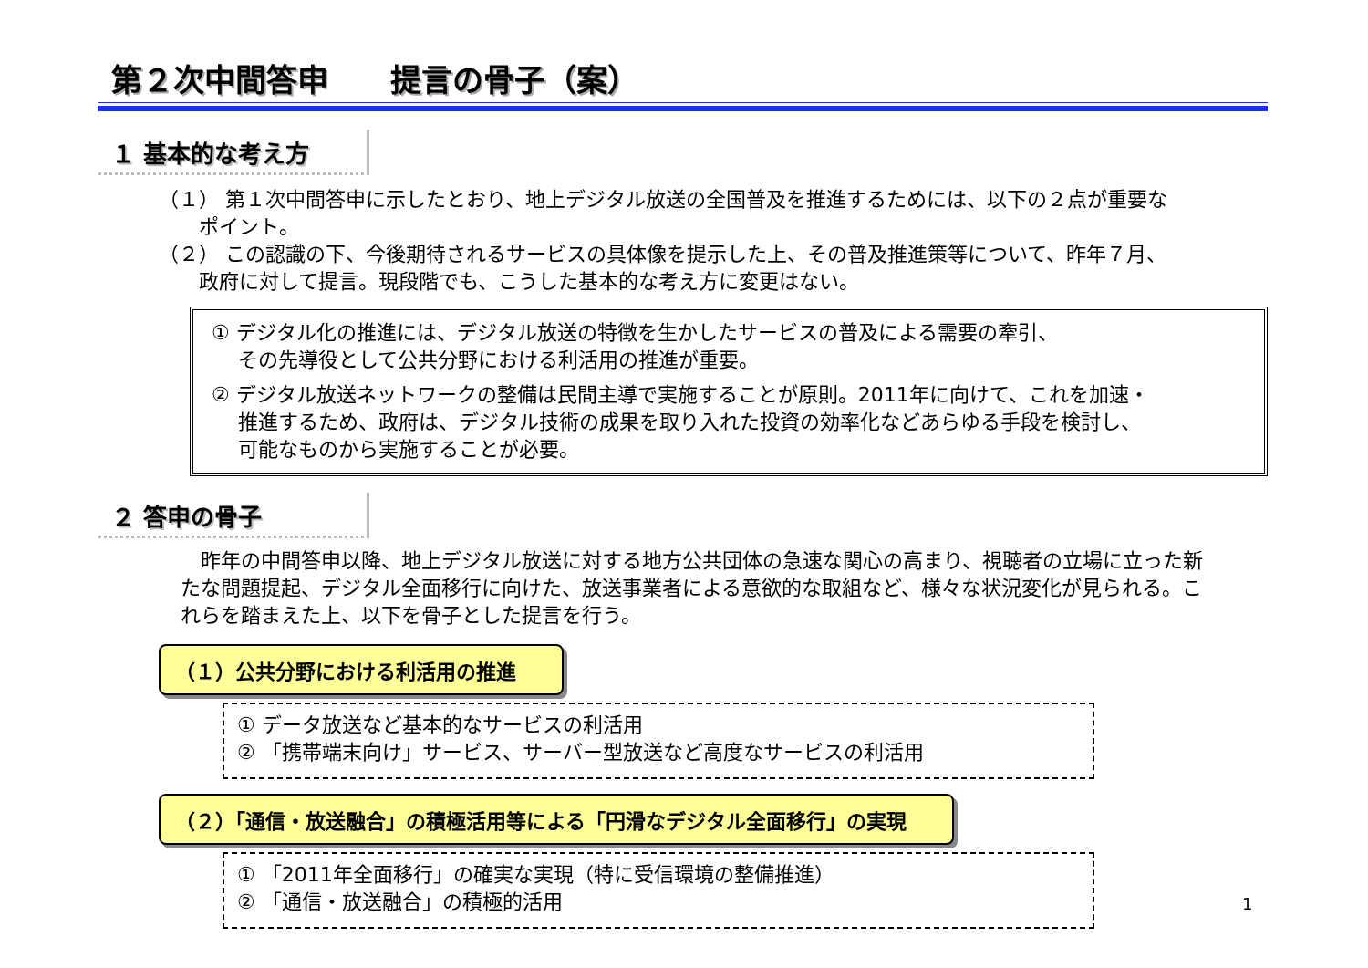第２次中間答申　　提言の骨子（案）
１ 基本的な考え方
（１） 第１次中間答申に示したとおり、地上デジタル放送の全国普及を推進するためには、以下の２点が重要な
　　ポイント。
（２） この認識の下、今後期待されるサービスの具体像を提示した上、その普及推進策等について、昨年７月、
　　政府に対して提言。現段階でも、こうした基本的な考え方に変更はない。
① デジタル化の推進には、デジタル放送の特徴を生かしたサービスの普及による需要の牽引、
　 その先導役として公共分野における利活用の推進が重要。
② デジタル放送ネットワークの整備は民間主導で実施することが原則。2011年に向けて、これを加速・
　 推進するため、政府は、デジタル技術の成果を取り入れた投資の効率化などあらゆる手段を検討し、
　 可能なものから実施することが必要。
２ 答申の骨子
　昨年の中間答申以降、地上デジタル放送に対する地方公共団体の急速な関心の高まり、視聴者の立場に立った新たな問題提起、デジタル全面移行に向けた、放送事業者による意欲的な取組など、様々な状況変化が見られる。これらを踏まえた上、以下を骨子とした提言を行う。
（１）公共分野における利活用の推進
① データ放送など基本的なサービスの利活用
② 「携帯端末向け」サービス、サーバー型放送など高度なサービスの利活用
（２）「通信・放送融合」の積極活用等による「円滑なデジタル全面移行」の実現
① 「2011年全面移行」の確実な実現（特に受信環境の整備推進）
② 「通信・放送融合」の積極的活用
1